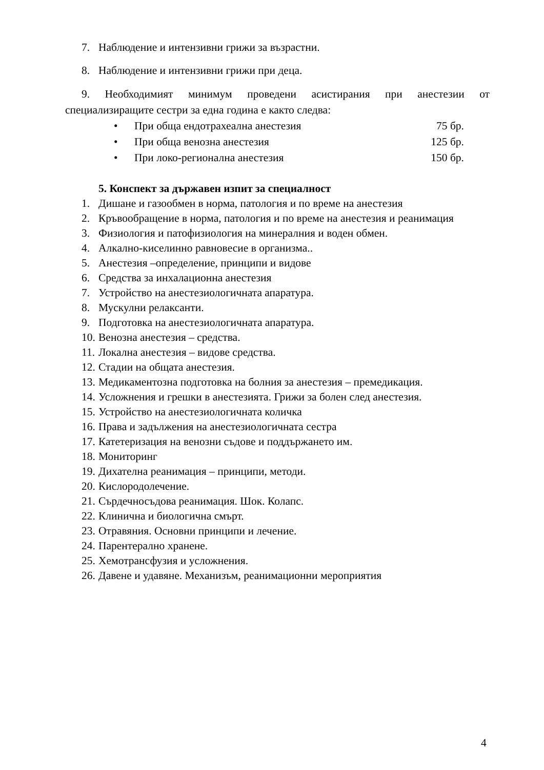7. Наблюдение и интензивни грижи за възрастни.
8. Наблюдение и интензивни грижи при деца.
9. Необходимият минимум проведени асистирания при анестезии от специализиращите сестри за една година е както следва:
• При обща ендотрахеална анестезия 75 бр.
• При обща венозна анестезия 125 бр.
• При локо-регионална анестезия 150 бр.
5. Конспект за държавен изпит за специалност
1. Дишане и газообмен в норма, патология и по време на анестезия
2. Кръвообращение в норма, патология и по време на анестезия и реанимация
3. Физиология и патофизиология на минералния и воден обмен.
4. Алкално-киселинно равновесие в организма..
5. Анестезия –определение, принципи и видове
6. Средства за инхалационна анестезия
7. Устройство на анестезиологичната апаратура.
8. Мускулни релаксанти.
9. Подготовка на анестезиологичната апаратура.
10. Венозна анестезия – средства.
11. Локална анестезия – видове средства.
12. Стадии на общата анестезия.
13. Медикаментозна подготовка на болния за анестезия – премедикация.
14. Усложнения и грешки в анестезията. Грижи за болен след анестезия.
15. Устройство на анестезиологичната количка
16. Права и задължения на анестезиологичната сестра
17. Катетеризация на венозни съдове и поддържането им.
18. Мониторинг
19. Дихателна реанимация – принципи, методи.
20. Кислородолечение.
21. Сърдечносъдова реанимация. Шок. Колапс.
22. Клинична и биологична смърт.
23. Отравяния. Основни принципи и лечение.
24. Парентерално хранене.
25. Хемотрансфузия и усложнения.
26. Давене и удавяне. Механизъм, реанимационни мероприятия
4